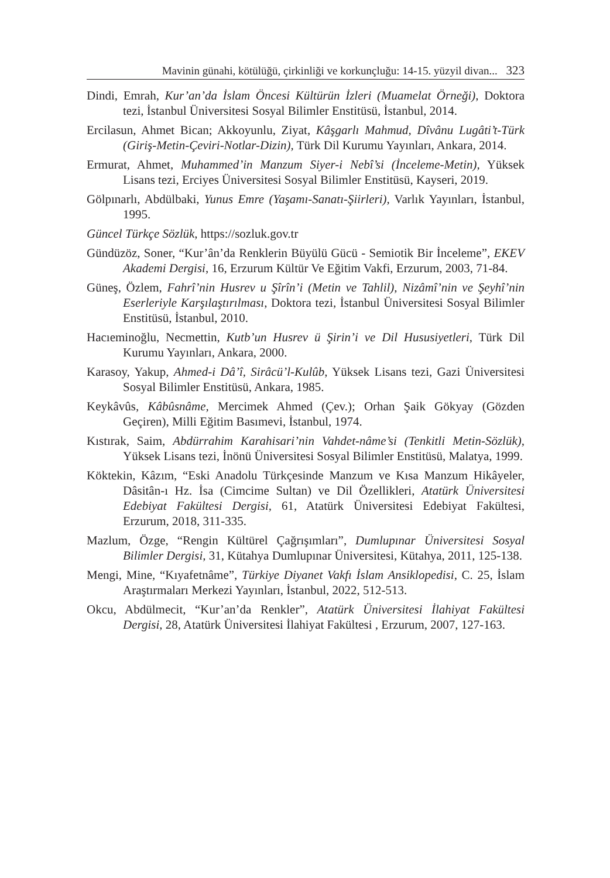Mavinin günahi, kötülüğü, çirkinliği ve korkunçluğu: 14-15. yüzyil divan... 323
Dindi, Emrah, Kur’an’da İslam Öncesi Kültürün İzleri (Muamelat Örneği), Doktora tezi, İstanbul Üniversitesi Sosyal Bilimler Enstitüsü, İstanbul, 2014.
Ercilasun, Ahmet Bican; Akkoyunlu, Ziyat, Kâşgarlı Mahmud, Dîvânu Lugâti’t-Türk (Giriş-Metin-Çeviri-Notlar-Dizin), Türk Dil Kurumu Yayınları, Ankara, 2014.
Ermurat, Ahmet, Muhammed’in Manzum Siyer-i Nebî’si (İnceleme-Metin), Yüksek Lisans tezi, Erciyes Üniversitesi Sosyal Bilimler Enstitüsü, Kayseri, 2019.
Gölpınarlı, Abdülbaki, Yunus Emre (Yaşamı-Sanatı-Şiirleri), Varlık Yayınları, İstanbul, 1995.
Güncel Türkçe Sözlük, https://sozluk.gov.tr
Gündüzöz, Soner, “Kur’ân’da Renklerin Büyülü Gücü - Semiotik Bir İnceleme”, EKEV Akademi Dergisi, 16, Erzurum Kültür Ve Eğitim Vakfi, Erzurum, 2003, 71-84.
Güneş, Özlem, Fahrî’nin Husrev u Şîrîn’i (Metin ve Tahlil), Nizâmî’nin ve Şeyhî’nin Eserleriyle Karşılaştırılması, Doktora tezi, İstanbul Üniversitesi Sosyal Bilimler Enstitüsü, İstanbul, 2010.
Hacıeminoğlu, Necmettin, Kutb’un Husrev ü Şirin’i ve Dil Hususiyetleri, Türk Dil Kurumu Yayınları, Ankara, 2000.
Karasoy, Yakup, Ahmed-i Dâ’î, Sirâcü’l-Kulûb, Yüksek Lisans tezi, Gazi Üniversitesi Sosyal Bilimler Enstitüsü, Ankara, 1985.
Keykâvûs, Kâbûsnâme, Mercimek Ahmed (Çev.); Orhan Şaik Gökyay (Gözden Geçiren), Milli Eğitim Basımevi, İstanbul, 1974.
Kıstırak, Saim, Abdürrahim Karahisari’nin Vahdet-nâme’si (Tenkitli Metin-Sözlük), Yüksek Lisans tezi, İnönü Üniversitesi Sosyal Bilimler Enstitüsü, Malatya, 1999.
Köktekin, Kâzım, “Eski Anadolu Türkçesinde Manzum ve Kısa Manzum Hikâyeler, Dâsitân-ı Hz. İsa (Cimcime Sultan) ve Dil Özellikleri, Atatürk Üniversitesi Edebiyat Fakültesi Dergisi, 61, Atatürk Üniversitesi Edebiyat Fakültesi, Erzurum, 2018, 311-335.
Mazlum, Özge, “Rengin Kültürel Çağrışımları”, Dumlupınar Üniversitesi Sosyal Bilimler Dergisi, 31, Kütahya Dumlupınar Üniversitesi, Kütahya, 2011, 125-138.
Mengi, Mine, “Kıyafetnâme”, Türkiye Diyanet Vakfı İslam Ansiklopedisi, C. 25, İslam Araştırmaları Merkezi Yayınları, İstanbul, 2022, 512-513.
Okcu, Abdülmecit, “Kur’an’da Renkler”, Atatürk Üniversitesi İlahiyat Fakültesi Dergisi, 28, Atatürk Üniversitesi İlahiyat Fakültesi , Erzurum, 2007, 127-163.